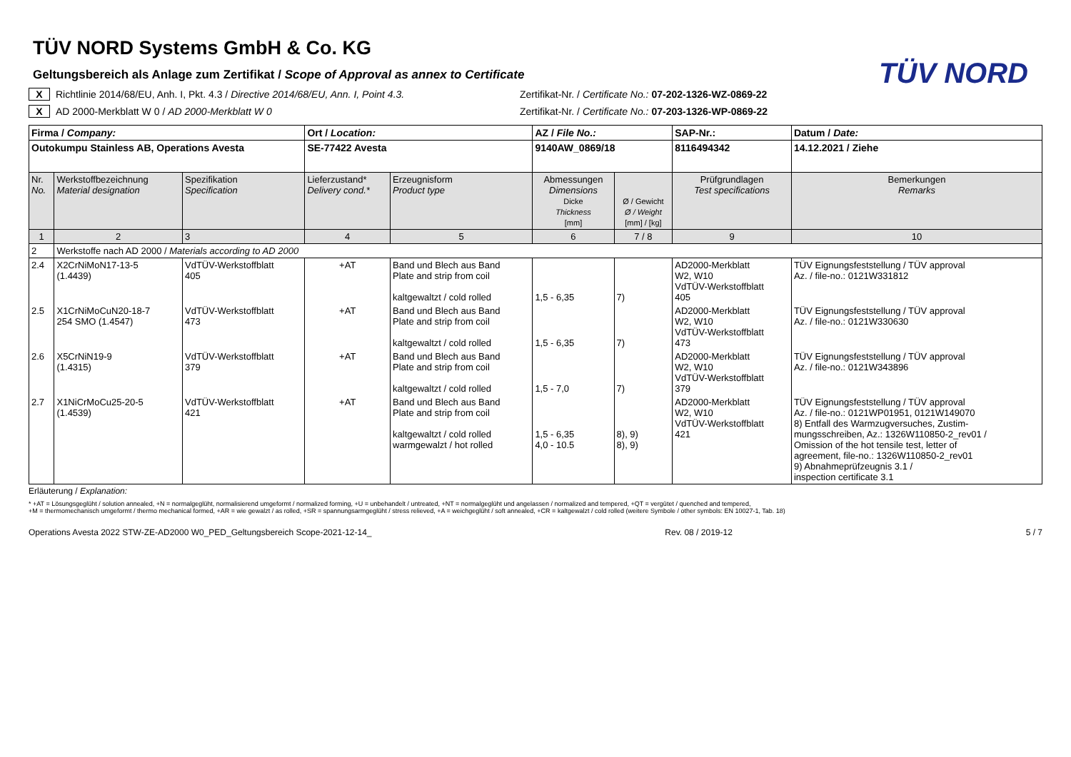TÜV NORD
TÜV NORD Systems GmbH & Co. KG
Geltungsbereich als Anlage zum Zertifikat / Scope of Approval as annex to Certificate
X Richtlinie 2014/68/EU, Anh. I, Pkt. 4.3 / Directive 2014/68/EU, Ann. I, Point 4.3. Zertifikat-Nr. / Certificate No.: 07-202-1326-WZ-0869-22
X AD 2000-Merkblatt W 0 / AD 2000-Merkblatt W 0 Zertifikat-Nr. / Certificate No.: 07-203-1326-WP-0869-22
| Firma / Company: | | | Ort / Location: | | AZ / File No.: | | SAP-Nr.: | Datum / Date: |
| Outokumpu Stainless AB, Operations Avesta | | | SE-77422 Avesta | | 9140AW_0869/18 | | 8116494342 | 14.12.2021 / Ziehe |
| Nr. No. | Werkstoffbezeichnung Material designation | Spezifikation Specification | Lieferzustand* Delivery cond.* | Erzeugnisform Product type | Abmessungen Dimensions Dicke Thickness [mm] | Ø / Gewicht Ø / Weight [mm] / [kg] | Prüfgrundlagen Test specifications | Bemerkungen Remarks |
| 1 | 2 | 3 | 4 | 5 | 6 | 7 / 8 | 9 | 10 |
| 2 | Werkstoffe nach AD 2000 / Materials according to AD 2000 | | | | | | | |
| 2.4 | X2CrNiMoN17-13-5 (1.4439) | VdTÜV-Werkstoffblatt 405 | +AT | Band und Blech aus Band Plate and strip from coil kaltgewaltzt / cold rolled | 1,5 - 6,35 | 7) | AD2000-Merkblatt W2, W10 VdTÜV-Werkstoffblatt 405 | TÜV Eignungsfeststellung / TÜV approval Az. / file-no.: 0121W331812 |
| 2.5 | X1CrNiMoCuN20-18-7 254 SMO (1.4547) | VdTÜV-Werkstoffblatt 473 | +AT | Band und Blech aus Band Plate and strip from coil kaltgewaltzt / cold rolled | 1,5 - 6,35 | 7) | AD2000-Merkblatt W2, W10 VdTÜV-Werkstoffblatt 473 | TÜV Eignungsfeststellung / TÜV approval Az. / file-no.: 0121W330630 |
| 2.6 | X5CrNiN19-9 (1.4315) | VdTÜV-Werkstoffblatt 379 | +AT | Band und Blech aus Band Plate and strip from coil kaltgewaltzt / cold rolled | 1,5 - 7,0 | 7) | AD2000-Merkblatt W2, W10 VdTÜV-Werkstoffblatt 379 | TÜV Eignungsfeststellung / TÜV approval Az. / file-no.: 0121W343896 |
| 2.7 | X1NiCrMoCu25-20-5 (1.4539) | VdTÜV-Werkstoffblatt 421 | +AT | Band und Blech aus Band Plate and strip from coil kaltgewaltzt / cold rolled warmgewalzt / hot rolled | 1,5 - 6,35 4,0 - 10.5 | 8), 9) 8), 9) | AD2000-Merkblatt W2, W10 VdTÜV-Werkstoffblatt 421 | TÜV Eignungsfeststellung / TÜV approval Az. / file-no.: 0121WP01951, 0121W149070 8) Entfall des Warmzugversuches, Zustim- mungsschreiben, Az.: 1326W110850-2_rev01 / Omission of the hot tensile test, letter of agreement, file-no.: 1326W110850-2_rev01 9) Abnahmeprüfzeugnis 3.1 / inspection certificate 3.1 |
Erläuterung / Explanation:
* +AT = Lösungsgeglüht / solution annealed, +N = normalgeglüht, normalisierend umgeformt / normalized forming, +U = unbehandelt / untreated, +NT = normalgeglüht und angelassen / normalized and tempered, +QT = vergütet / quenched and tempered,
+M = thermomechanisch umgeformt / thermo mechanical formed, +AR = wie gewalzt / as rolled, +SR = spannungsarmgeglüht / stress relieved, +A = weichgeglüht / soft annealed, +CR = kaltgewalzt / cold rolled (weitere Symbole / other symbols: EN 10027-1, Tab. 18)
Operations Avesta 2022 STW-ZE-AD2000 W0_PED_Geltungsbereich Scope-2021-12-14_ Rev. 08 / 2019-12 5 / 7